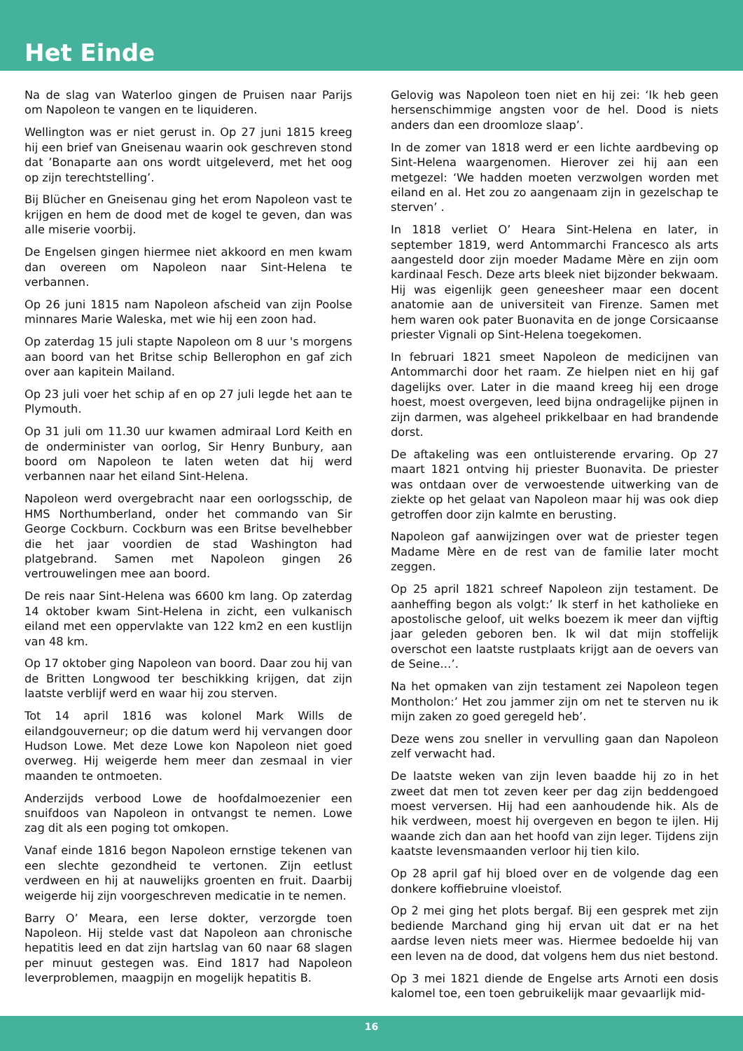Het Einde
Na de slag van Waterloo gingen de Pruisen naar Parijs om Napoleon te vangen en te liquideren.
Wellington was er niet gerust in. Op 27 juni 1815 kreeg hij een brief van Gneisenau waarin ook geschreven stond dat ’Bonaparte aan ons wordt uitgeleverd, met het oog op zijn terechtstelling’.
Bij Blücher en Gneisenau ging het erom Napoleon vast te krijgen en hem de dood met de kogel te geven, dan was alle miserie voorbij.
De Engelsen gingen hiermee niet akkoord en men kwam dan overeen om Napoleon naar Sint-Helena te verbannen.
Op 26 juni 1815 nam Napoleon afscheid van zijn Poolse minnares Marie Waleska, met wie hij een zoon had.
Op zaterdag 15 juli stapte Napoleon om 8 uur 's morgens aan boord van het Britse schip Bellerophon en gaf zich over aan kapitein Mailand.
Op 23 juli voer het schip af en op 27 juli legde het aan te Plymouth.
Op 31 juli om 11.30 uur kwamen admiraal Lord Keith en de onderminister van oorlog, Sir Henry Bunbury, aan boord om Napoleon te laten weten dat hij werd verbannen naar het eiland Sint-Helena.
Napoleon werd overgebracht naar een oorlogsschip, de HMS Northumberland, onder het commando van Sir George Cockburn. Cockburn was een Britse bevelhebber die het jaar voordien de stad Washington had platgebrand. Samen met Napoleon gingen 26 vertrouwelingen mee aan boord.
De reis naar Sint-Helena was 6600 km lang. Op zaterdag 14 oktober kwam Sint-Helena in zicht, een vulkanisch eiland met een oppervlakte van 122 km2 en een kustlijn van 48 km.
Op 17 oktober ging Napoleon van boord. Daar zou hij van de Britten Longwood ter beschikking krijgen, dat zijn laatste verblijf werd en waar hij zou sterven.
Tot 14 april 1816 was kolonel Mark Wills de eilandgouverneur; op die datum werd hij vervangen door Hudson Lowe. Met deze Lowe kon Napoleon niet goed overweg. Hij weigerde hem meer dan zesmaal in vier maanden te ontmoeten.
Anderzijds verbood Lowe de hoofdalmoezenier een snuifdoos van Napoleon in ontvangst te nemen. Lowe zag dit als een poging tot omkopen.
Vanaf einde 1816 begon Napoleon ernstige tekenen van een slechte gezondheid te vertonen. Zijn eetlust verdween en hij at nauwelijks groenten en fruit. Daarbij weigerde hij zijn voorgeschreven medicatie in te nemen.
Barry O’ Meara, een Ierse dokter, verzorgde toen Napoleon. Hij stelde vast dat Napoleon aan chronische hepatitis leed en dat zijn hartslag van 60 naar 68 slagen per minuut gestegen was. Eind 1817 had Napoleon leverproblemen, maagpijn en mogelijk hepatitis B.
Gelovig was Napoleon toen niet en hij zei: ‘Ik heb geen hersenschimmige angsten voor de hel. Dood is niets anders dan een droomloze slaap’.
In de zomer van 1818 werd er een lichte aardbeving op Sint-Helena waargenomen. Hierover zei hij aan een metgezel: ‘We hadden moeten verzwolgen worden met eiland en al. Het zou zo aangenaam zijn in gezelschap te sterven’ .
In 1818 verliet O’ Heara Sint-Helena en later, in september 1819, werd Antommarchi Francesco als arts aangesteld door zijn moeder Madame Mère en zijn oom kardinaal Fesch. Deze arts bleek niet bijzonder bekwaam. Hij was eigenlijk geen geneesheer maar een docent anatomie aan de universiteit van Firenze. Samen met hem waren ook pater Buonavita en de jonge Corsicaanse priester Vignali op Sint-Helena toegekomen.
In februari 1821 smeet Napoleon de medicijnen van Antommarchi door het raam. Ze hielpen niet en hij gaf dagelijks over. Later in die maand kreeg hij een droge hoest, moest overgeven, leed bijna ondragelijke pijnen in zijn darmen, was algeheel prikkelbaar en had brandende dorst.
De aftakeling was een ontluisterende ervaring. Op 27 maart 1821 ontving hij priester Buonavita. De priester was ontdaan over de verwoestende uitwerking van de ziekte op het gelaat van Napoleon maar hij was ook diep getroffen door zijn kalmte en berusting.
Napoleon gaf aanwijzingen over wat de priester tegen Madame Mère en de rest van de familie later mocht zeggen.
Op 25 april 1821 schreef Napoleon zijn testament. De aanheffing begon als volgt:’ Ik sterf in het katholieke en apostolische geloof, uit welks boezem ik meer dan vijftig jaar geleden geboren ben. Ik wil dat mijn stoffelijk overschot een laatste rustplaats krijgt aan de oevers van de Seine…’.
Na het opmaken van zijn testament zei Napoleon tegen Montholon:’ Het zou jammer zijn om net te sterven nu ik mijn zaken zo goed geregeld heb’.
Deze wens zou sneller in vervulling gaan dan Napoleon zelf verwacht had.
De laatste weken van zijn leven baadde hij zo in het zweet dat men tot zeven keer per dag zijn beddengoed moest verversen. Hij had een aanhoudende hik. Als de hik verdween, moest hij overgeven en begon te ijlen. Hij waande zich dan aan het hoofd van zijn leger. Tijdens zijn kaatste levensmaanden verloor hij tien kilo.
Op 28 april gaf hij bloed over en de volgende dag een donkere koffiebruine vloeistof.
Op 2 mei ging het plots bergaf. Bij een gesprek met zijn bediende Marchand ging hij ervan uit dat er na het aardse leven niets meer was. Hiermee bedoelde hij van een leven na de dood, dat volgens hem dus niet bestond.
Op 3 mei 1821 diende de Engelse arts Arnoti een dosis kalomel toe, een toen gebruikelijk maar gevaarlijk mid-
16